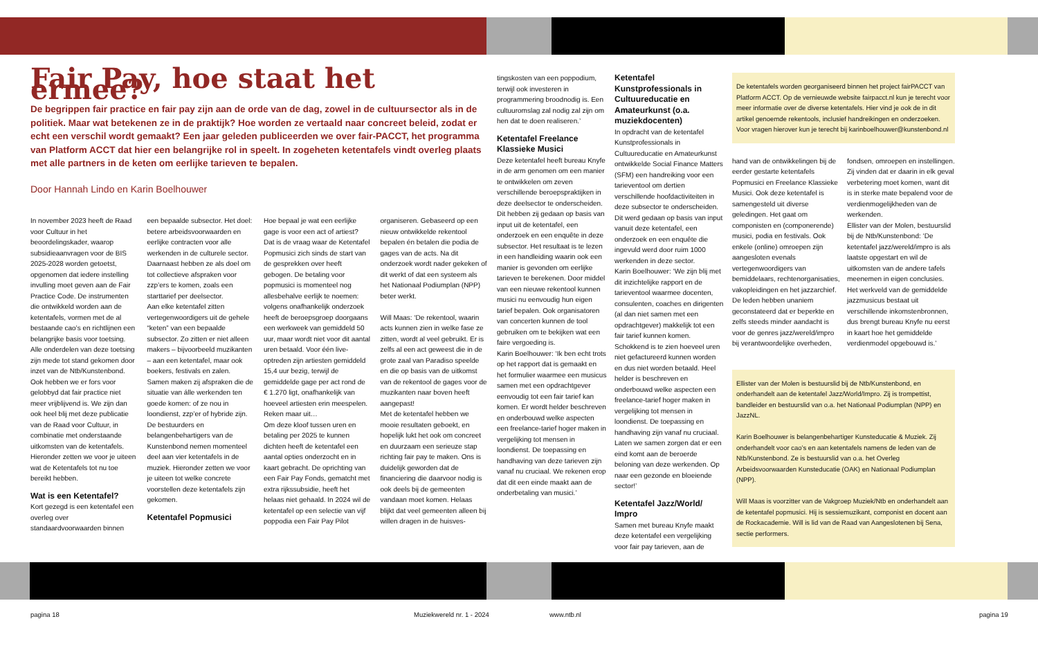Fair Pay, hoe staat het ermee?
De begrippen fair practice en fair pay zijn aan de orde van de dag, zowel in de cultuursector als in de politiek. Maar wat betekenen ze in de praktijk? Hoe worden ze vertaald naar concreet beleid, zodat er echt een verschil wordt gemaakt? Een jaar geleden publiceerden we over fair-PACCT, het programma van Platform ACCT dat hier een belangrijke rol in speelt. In zogeheten ketentafels vindt overleg plaats met alle partners in de keten om eerlijke tarieven te bepalen.
Door Hannah Lindo en Karin Boelhouwer
In november 2023 heeft de Raad voor Cultuur in het beoordelingskader, waarop subsidieaanvragen voor de BIS 2025-2028 worden getoetst, opgenomen dat iedere instelling invulling moet geven aan de Fair Practice Code. De instrumenten die ontwikkeld worden aan de ketentafels, vormen met de al bestaande cao’s en richtlijnen een belangrijke basis voor toetsing.
Alle onderdelen van deze toetsing zijn mede tot stand gekomen door inzet van de Ntb/Kunstenbond. Ook hebben we er fors voor gelobbyd dat fair practice niet meer vrijblijvend is. We zijn dan ook heel blij met deze publicatie van de Raad voor Cultuur, in combinatie met onderstaande uitkomsten van de ketentafels.
Hieronder zetten we voor je uiteen wat de Ketentafels tot nu toe bereikt hebben.
Wat is een Ketentafel?
Kort gezegd is een ketentafel een overleg over standaardvoorwaarden binnen een bepaalde subsector. Het doel: betere arbeidsvoorwaarden en eerlijke contracten voor alle werkenden in de culturele sector. Daarnaast hebben ze als doel om tot collectieve afspraken voor zzp’ers te komen, zoals een starttarief per deelsector.
Aan elke ketentafel zitten vertegenwoordigers uit de gehele “keten” van een bepaalde subsector. Zo zitten er niet alleen makers – bijvoorbeeld muzikanten – aan een ketentafel, maar ook boekers, festivals en zalen. Samen maken zij afspraken die de situatie van álle werkenden ten goede komen: of ze nou in loondienst, zzp’er of hybride zijn.
De bestuurders en belangenbehartigers van de Kunstenbond nemen momenteel deel aan vier ketentafels in de muziek. Hieronder zetten we voor je uiteen tot welke concrete voorstellen deze ketentafels zijn gekomen.
Ketentafel Popmusici
Hoe bepaal je wat een eerlijke gage is voor een act of artiest? Dat is de vraag waar de Ketentafel Popmusici zich sinds de start van de gesprekken over heeft gebogen. De betaling voor popmusici is momenteel nog allesbehalve eerlijk te noemen: volgens onafhankelijk onderzoek heeft de beroepsgroep doorgaans een werkweek van gemiddeld 50 uur, maar wordt niet voor dit aantal uren betaald. Voor één live-optreden zijn artiesten gemiddeld 15,4 uur bezig, terwijl de gemiddelde gage per act rond de € 1.270 ligt, onafhankelijk van hoeveel artiesten erin meespelen. Reken maar uit…
Om deze kloof tussen uren en betaling per 2025 te kunnen dichten heeft de ketentafel een aantal opties onderzocht en in kaart gebracht. De oprichting van een Fair Pay Fonds, gematcht met extra rijkssubsidie, heeft het helaas niet gehaald. In 2024 wil de ketentafel op een selectie van vijf poppodia een Fair Pay Pilot organiseren. Gebaseerd op een nieuw ontwikkelde rekentool bepalen én betalen die podia de gages van de acts. Na dit onderzoek wordt nader gekeken of dit werkt of dat een systeem als het Nationaal Podiumplan (NPP) beter werkt.
Will Maas: ‘De rekentool, waarin acts kunnen zien in welke fase ze zitten, wordt al veel gebruikt. Er is zelfs al een act geweest die in de grote zaal van Paradiso speelde en die op basis van de uitkomst van de rekentool de gages voor de muzikanten naar boven heeft aangepast!
Met de ketentafel hebben we mooie resultaten geboekt, en hopelijk lukt het ook om concreet en duurzaam een serieuze stap richting fair pay te maken. Ons is duidelijk geworden dat de financiering die daarvoor nodig is ook deels bij de gemeenten vandaan moet komen. Helaas blijkt dat veel gemeenten alleen bij willen dragen in de huisves-
tingskosten van een poppodium, terwijl ook investeren in programmering broodnodig is. Een cultuuromslag zal nodig zal zijn om hen dat te doen realiseren.’
Ketentafel Freelance Klassieke Musici
Deze ketentafel heeft bureau Knyfe in de arm genomen om een manier te ontwikkelen om zeven verschillende beroepspraktijken in deze deelsector te onderscheiden. Dit hebben zij gedaan op basis van input uit de ketentafel, een onderzoek en een enquête in deze subsector. Het resultaat is te lezen in een handleiding waarin ook een manier is gevonden om eerlijke tarieven te berekenen. Door middel van een nieuwe rekentool kunnen musici nu eenvoudig hun eigen tarief bepalen. Ook organisatoren van concerten kunnen de tool gebruiken om te bekijken wat een faire vergoeding is.
Karin Boelhouwer: ‘Ik ben echt trots op het rapport dat is gemaakt en het formulier waarmee een musicus samen met een opdrachtgever eenvoudig tot een fair tarief kan komen. Er wordt helder beschreven en onderbouwd welke aspecten een freelance-tarief hoger maken in vergelijking tot mensen in loondienst. De toepassing en handhaving van deze tarieven zijn vanaf nu cruciaal. We rekenen erop dat dit een einde maakt aan de onderbetaling van musici.’
Ketentafel Kunstprofessionals in Cultuureducatie en Amateurkunst (o.a. muziekdocenten)
In opdracht van de ketentafel Kunstprofessionals in Cultuureducatie en Amateurkunst ontwikkelde Social Finance Matters (SFM) een handreiking voor een tarieventool om dertien verschillende hoofdactiviteiten in deze subsector te onderscheiden. Dit werd gedaan op basis van input vanuit deze ketentafel, een onderzoek en een enquête die ingevuld werd door ruim 1000 werkenden in deze sector.
Karin Boelhouwer: ‘We zijn blij met dit inzichtelijke rapport en de tarieventool waarmee docenten, consulenten, coaches en dirigenten (al dan niet samen met een opdrachtgever) makkelijk tot een fair tarief kunnen komen. Schokkend is te zien hoeveel uren niet gefactureerd kunnen worden en dus niet worden betaald. Heel helder is beschreven en onderbouwd welke aspecten een freelance-tarief hoger maken in vergelijking tot mensen in loondienst. De toepassing en handhaving zijn vanaf nu cruciaal. Laten we samen zorgen dat er een eind komt aan de beroerde beloning van deze werkenden. Op naar een gezonde en bloeiende sector!’
Ketentafel Jazz/World/ Impro
Samen met bureau Knyfe maakt deze ketentafel een vergelijking voor fair pay tarieven, aan de
De ketentafels worden georganiseerd binnen het project fairPACCT van Platform ACCT. Op de vernieuwde website fairpacct.nl kun je terecht voor meer informatie over de diverse ketentafels. Hier vind je ook de in dit artikel genoemde rekentools, inclusief handreikingen en onderzoeken. Voor vragen hierover kun je terecht bij karinboelhouwer@kunstenbond.nl
hand van de ontwikkelingen bij de eerder gestarte ketentafels Popmusici en Freelance Klassieke Musici. Ook deze ketentafel is samengesteld uit diverse geledingen. Het gaat om componisten en (componerende) musici, podia en festivals. Ook enkele (online) omroepen zijn aangesloten evenals vertegenwoordigers van bemiddelaars, rechtenorganisaties, vakopleidingen en het jazzarchief. De leden hebben unaniem geconstateerd dat er beperkte en zelfs steeds minder aandacht is voor de genres jazz/wereld/impro bij verantwoordelijke overheden, fondsen, omroepen en instellingen. Zij vinden dat er daarin in elk geval verbetering moet komen, want dit is in sterke mate bepalend voor de verdienmogelijkheden van de werkenden.
Ellister van der Molen, bestuurslid bij de Ntb/Kunstenbond: ‘De ketentafel jazz/wereld/impro is als laatste opgestart en wil de uitkomsten van de andere tafels meenemen in eigen conclusies. Het werkveld van de gemiddelde jazzmusicus bestaat uit verschillende inkomstenbronnen, dus brengt bureau Knyfe nu eerst in kaart hoe het gemiddelde verdienmodel opgebouwd is.’
Ellister van der Molen is bestuurslid bij de Ntb/Kunstenbond, en onderhandelt aan de ketentafel Jazz/World/Impro. Zij is trompettist, bandleider en bestuurslid van o.a. het Nationaal Podiumplan (NPP) en JazzNL.
Karin Boelhouwer is belangenbehartiger Kunsteducatie & Muziek. Zij onderhandelt voor cao’s en aan ketentafels namens de leden van de Ntb/Kunstenbond. Ze is bestuurslid van o.a. het Overleg Arbeidsvoorwaarden Kunsteducatie (OAK) en Nationaal Podiumplan (NPP).
Will Maas is voorzitter van de Vakgroep Muziek/Ntb en onderhandelt aan de ketentafel popmusici. Hij is sessiemuzikant, componist en docent aan de Rockacademie. Will is lid van de Raad van Aangeslotenen bij Sena, sectie performers.
pagina 18 Muziekwereld nr. 1 - 2024 www.ntb.nl pagina 19